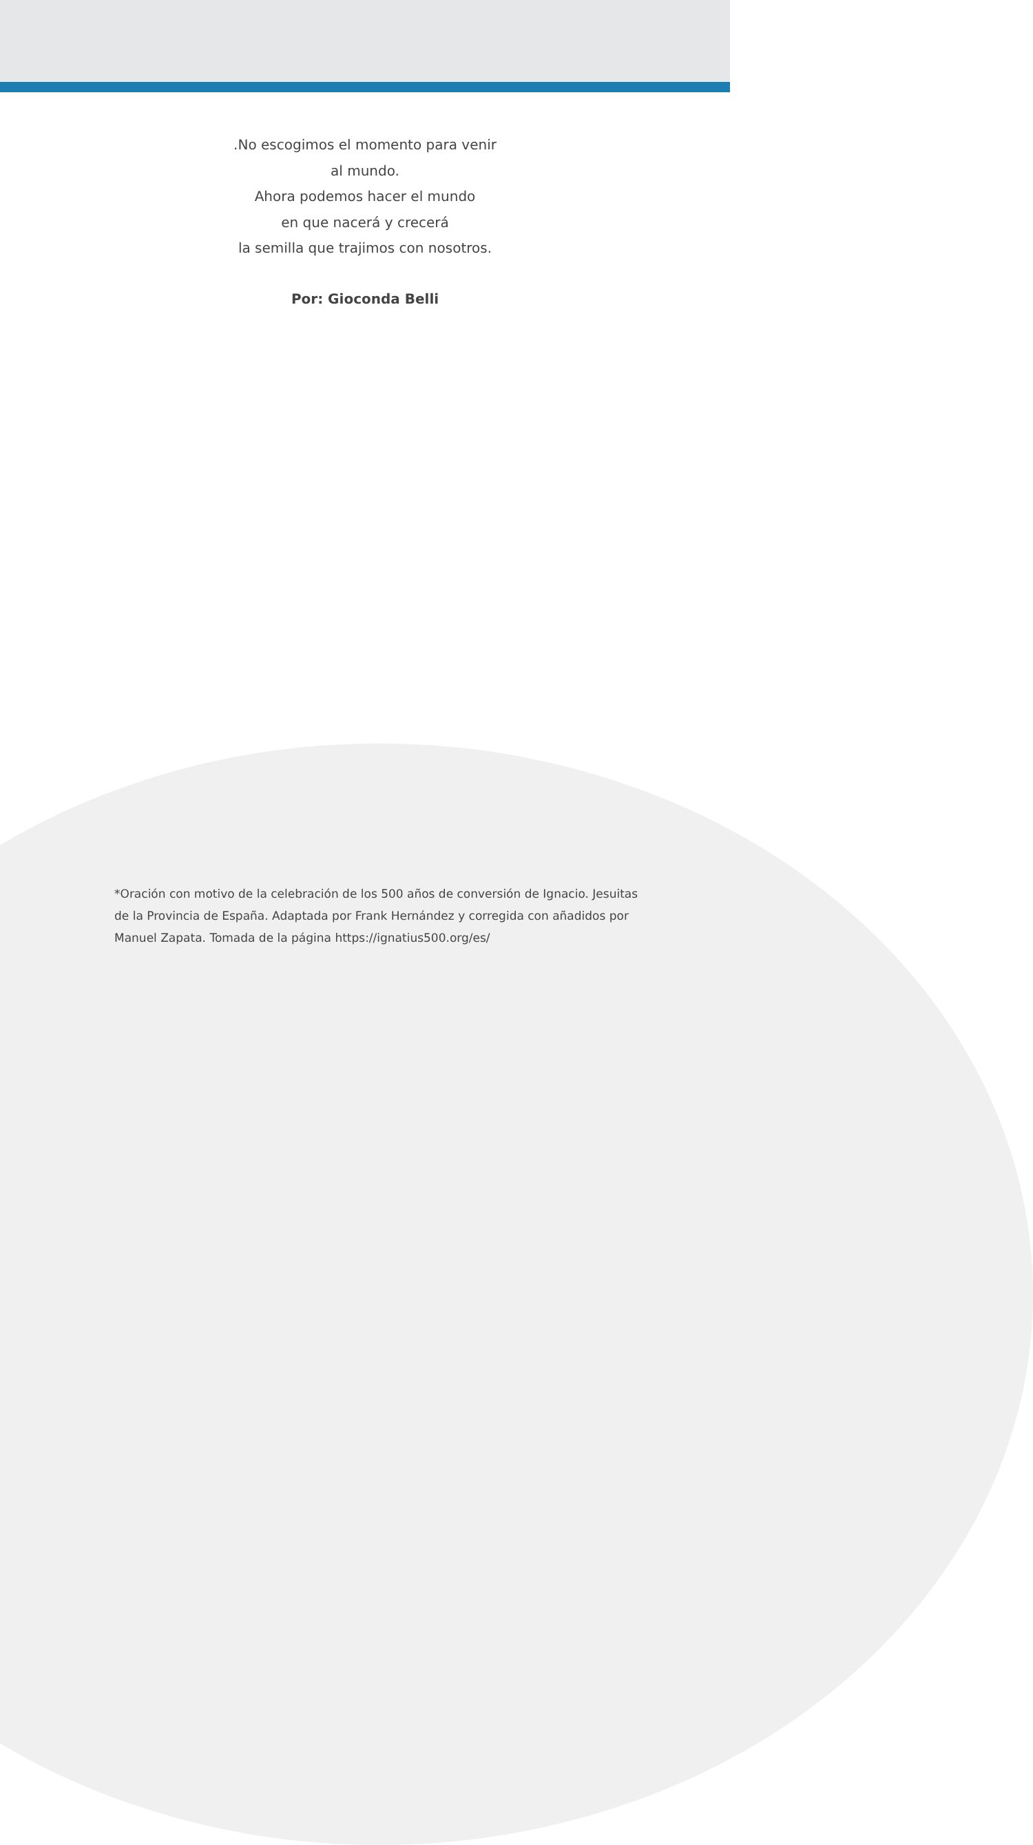.No escogimos el momento para venir
al mundo.
Ahora podemos hacer el mundo
en que nacerá y crecerá
la semilla que trajimos con nosotros.
Por: Gioconda Belli
*Oración con motivo de la celebración de los 500 años de conversión de Ignacio. Jesuitas de la Provincia de España. Adaptada por Frank Hernández y corregida con añadidos por Manuel Zapata. Tomada de la página https://ignatius500.org/es/